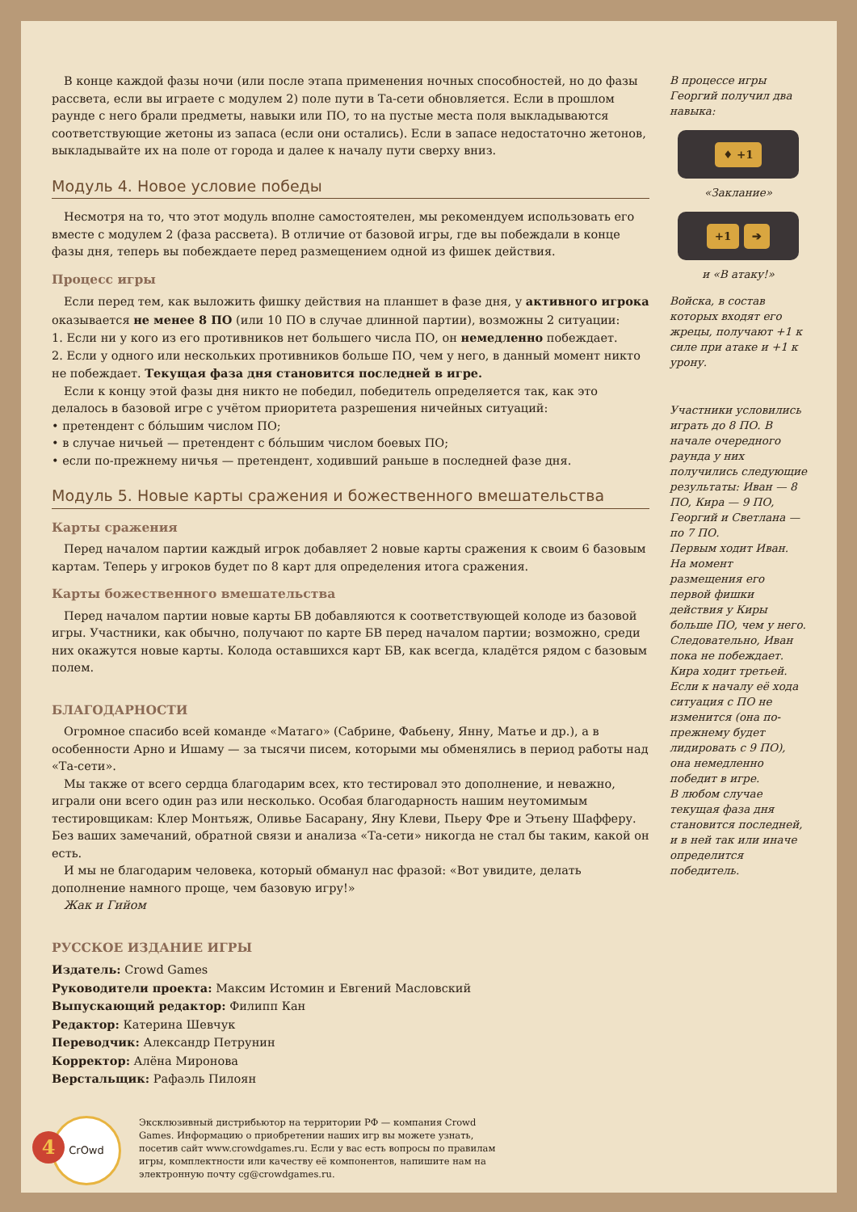В конце каждой фазы ночи (или после этапа применения ночных способностей, но до фазы рассвета, если вы играете с модулем 2) поле пути в Та-сети обновляется. Если в прошлом раунде с него брали предметы, навыки или ПО, то на пустые места поля выкладываются соответствующие жетоны из запаса (если они остались). Если в запасе недостаточно жетонов, выкладывайте их на поле от города и далее к началу пути сверху вниз.
Модуль 4. Новое условие победы
Несмотря на то, что этот модуль вполне самостоятелен, мы рекомендуем использовать его вместе с модулем 2 (фаза рассвета). В отличие от базовой игры, где вы побеждали в конце фазы дня, теперь вы побеждаете перед размещением одной из фишек действия.
Процесс игры
Если перед тем, как выложить фишку действия на планшет в фазе дня, у активного игрока оказывается не менее 8 ПО (или 10 ПО в случае длинной партии), возможны 2 ситуации:
1. Если ни у кого из его противников нет большего числа ПО, он немедленно побеждает.
2. Если у одного или нескольких противников больше ПО, чем у него, в данный момент никто не побеждает. Текущая фаза дня становится последней в игре.
Если к концу этой фазы дня никто не победил, победитель определяется так, как это делалось в базовой игре с учётом приоритета разрешения ничейных ситуаций:
• претендент с бóльшим числом ПО;
• в случае ничьей — претендент с бóльшим числом боевых ПО;
• если по-прежнему ничья — претендент, ходивший раньше в последней фазе дня.
Модуль 5. Новые карты сражения и божественного вмешательства
Карты сражения
Перед началом партии каждый игрок добавляет 2 новые карты сражения к своим 6 базовым картам. Теперь у игроков будет по 8 карт для определения итога сражения.
Карты божественного вмешательства
Перед началом партии новые карты БВ добавляются к соответствующей колоде из базовой игры. Участники, как обычно, получают по карте БВ перед началом партии; возможно, среди них окажутся новые карты. Колода оставшихся карт БВ, как всегда, кладётся рядом с базовым полем.
БЛАГОДАРНОСТИ
Огромное спасибо всей команде «Матаго» (Сабрине, Фабьену, Янну, Матье и др.), а в особенности Арно и Ишаму — за тысячи писем, которыми мы обменялись в период работы над «Та-сети».
Мы также от всего сердца благодарим всех, кто тестировал это дополнение, и неважно, играли они всего один раз или несколько. Особая благодарность нашим неутомимым тестировщикам: Клер Монтьяж, Оливье Басарану, Яну Клеви, Пьеру Фре и Этьену Шафферу. Без ваших замечаний, обратной связи и анализа «Та-сети» никогда не стал бы таким, какой он есть.
И мы не благодарим человека, который обманул нас фразой: «Вот увидите, делать дополнение намного проще, чем базовую игру!»
Жак и Гийом
РУССКОЕ ИЗДАНИЕ ИГРЫ
Издатель: Crowd Games
Руководители проекта: Максим Истомин и Евгений Масловский
Выпускающий редактор: Филипп Кан
Редактор: Катерина Шевчук
Переводчик: Александр Петрунин
Корректор: Алёна Миронова
Верстальщик: Рафаэль Пилоян
CrOwd
Эксклюзивный дистрибьютор на территории РФ — компания Crowd Games. Информацию о приобретении наших игр вы можете узнать, посетив сайт www.crowdgames.ru. Если у вас есть вопросы по правилам игры, комплектности или качеству её компонентов, напишите нам на электронную почту cg@crowdgames.ru.
В процессе игры Георгий получил два навыка:
♦ +1
«Заклание»
+1 ➔
и «В атаку!»
Войска, в состав которых входят его жрецы, получают +1 к силе при атаке и +1 к урону.
Участники условились играть до 8 ПО. В начале очередного раунда у них получились следующие результаты: Иван — 8 ПО, Кира — 9 ПО, Георгий и Светлана — по 7 ПО.
Первым ходит Иван. На момент размещения его первой фишки действия у Киры больше ПО, чем у него. Следовательно, Иван пока не побеждает.
Кира ходит третьей. Если к началу её хода ситуация с ПО не изменится (она по-прежнему будет лидировать с 9 ПО), она немедленно победит в игре.
В любом случае текущая фаза дня становится последней, и в ней так или иначе определится победитель.
4